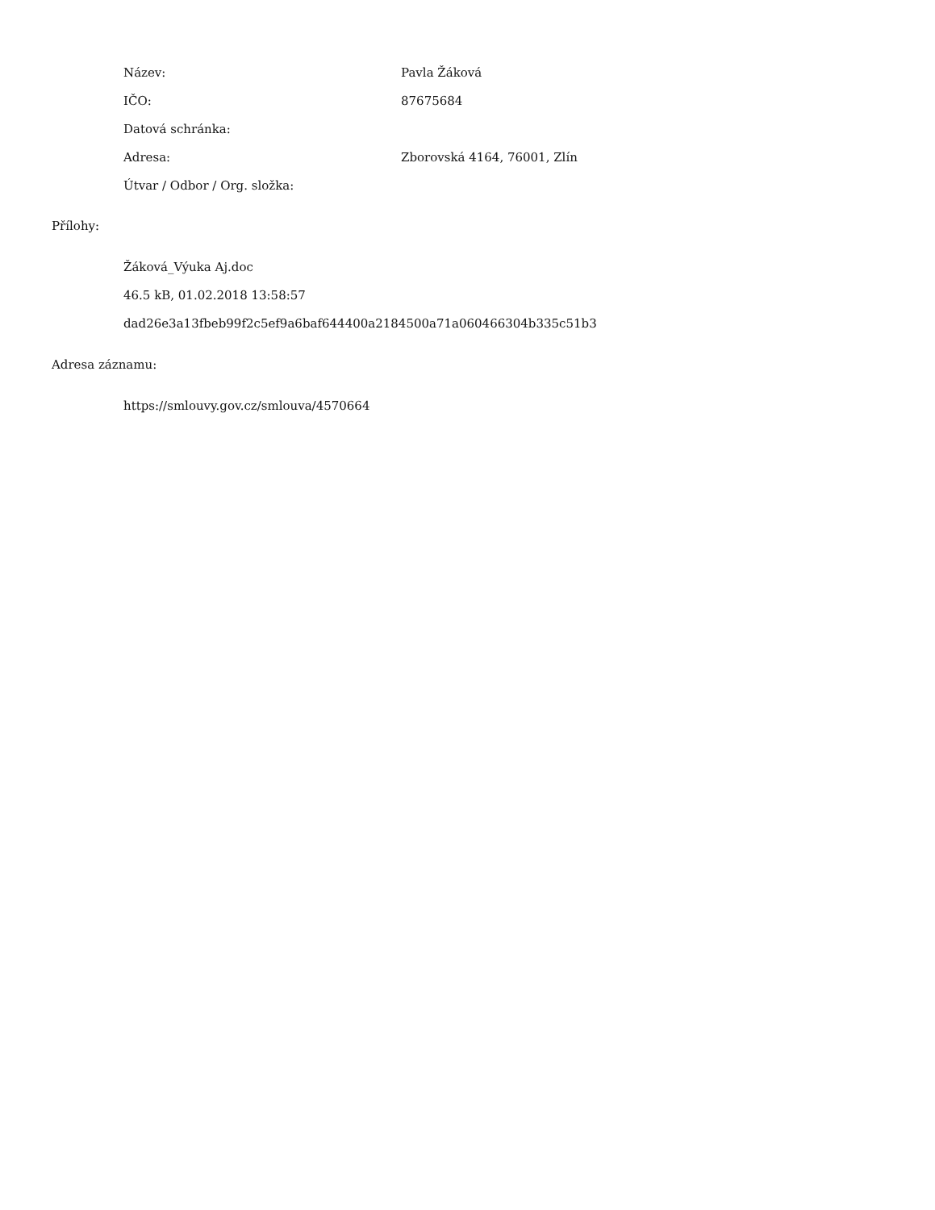| Název: | Pavla Žáková |
| IČO: | 87675684 |
| Datová schránka: | |
| Adresa: | Zborovská 4164, 76001, Zlín |
| Útvar / Odbor / Org. složka: | |
Přílohy:
Žáková_Výuka Aj.doc
46.5 kB, 01.02.2018 13:58:57
dad26e3a13fbeb99f2c5ef9a6baf644400a2184500a71a060466304b335c51b3
Adresa záznamu:
https://smlouvy.gov.cz/smlouva/4570664